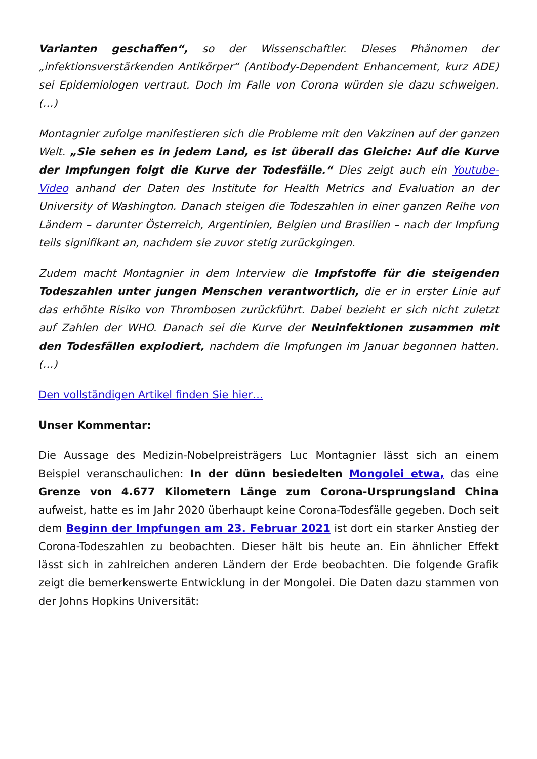Varianten geschaffen“, so der Wissenschaftler. Dieses Phänomen der „infektionsverstärkenden Antikörper“ (Antibody-Dependent Enhancement, kurz ADE) sei Epidemiologen vertraut. Doch im Falle von Corona würden sie dazu schweigen. (…)
Montagnier zufolge manifestieren sich die Probleme mit den Vakzinen auf der ganzen Welt. „Sie sehen es in jedem Land, es ist überall das Gleiche: Auf die Kurve der Impfungen folgt die Kurve der Todesfälle.“ Dies zeigt auch ein Youtube-Video anhand der Daten des Institute for Health Metrics and Evaluation an der University of Washington. Danach steigen die Todeszahlen in einer ganzen Reihe von Ländern – darunter Österreich, Argentinien, Belgien und Brasilien – nach der Impfung teils signifikant an, nachdem sie zuvor stetig zurückgingen.
Zudem macht Montagnier in dem Interview die Impfstoffe für die steigenden Todeszahlen unter jungen Menschen verantwortlich, die er in erster Linie auf das erhöhte Risiko von Thrombosen zurückführt. Dabei bezieht er sich nicht zuletzt auf Zahlen der WHO. Danach sei die Kurve der Neuinfektionen zusammen mit den Todesfällen explodiert, nachdem die Impfungen im Januar begonnen hatten. (…)
Den vollständigen Artikel finden Sie hier…
Unser Kommentar:
Die Aussage des Medizin-Nobelpreisträgers Luc Montagnier lässt sich an einem Beispiel veranschaulichen: In der dünn besiedelten Mongolei etwa, das eine Grenze von 4.677 Kilometern Länge zum Corona-Ursprungsland China aufweist, hatte es im Jahr 2020 überhaupt keine Corona-Todesfälle gegeben. Doch seit dem Beginn der Impfungen am 23. Februar 2021 ist dort ein starker Anstieg der Corona-Todeszahlen zu beobachten. Dieser hält bis heute an. Ein ähnlicher Effekt lässt sich in zahlreichen anderen Ländern der Erde beobachten. Die folgende Grafik zeigt die bemerkenswerte Entwicklung in der Mongolei. Die Daten dazu stammen von der Johns Hopkins Universität: